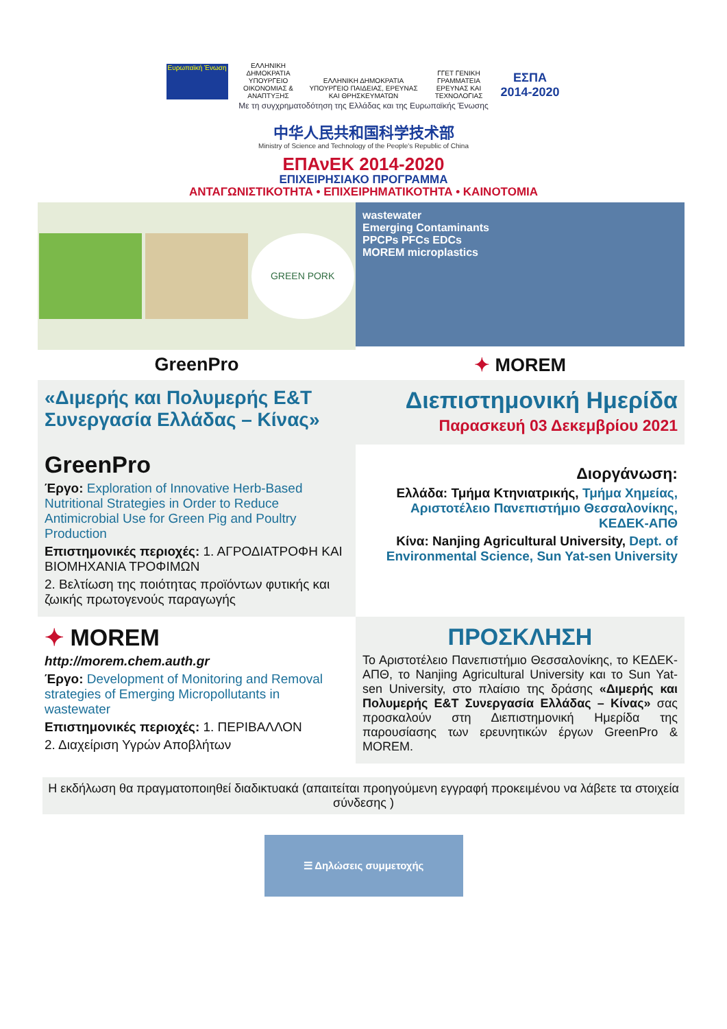Ευρωπαϊκή Ένωση
ΕΛΛΗΝΙΚΗ ΔΗΜΟΚΡΑΤΙΑ ΥΠΟΥΡΓΕΙΟ ΟΙΚΟΝΟΜΙΑΣ & ΑΝΑΠΤΥΞΗΣ
ΕΛΛΗΝΙΚΗ ΔΗΜΟΚΡΑΤΙΑ ΥΠΟΥΡΓΕΙΟ ΠΑΙΔΕΙΑΣ, ΕΡΕΥΝΑΣ ΚΑΙ ΘΡΗΣΚΕΥΜΑΤΩΝ
ΓΓΕΤ ΓΕΝΙΚΗ ΓΡΑΜΜΑΤΕΙΑ ΕΡΕΥΝΑΣ ΚΑΙ ΤΕΧΝΟΛΟΓΙΑΣ
ΕΣΠΑ 2014-2020
Με τη συγχρηματοδότηση της Ελλάδας και της Ευρωπαϊκής Ένωσης
中华人民共和国科学技术部
Ministry of Science and Technology of the People's Republic of China
ΕΠΑνΕΚ 2014-2020
ΕΠΙΧΕΙΡΗΣΙΑΚΟ ΠΡΟΓΡΑΜΜΑ
ΑΝΤΑΓΩΝΙΣΤΙΚΟΤΗΤΑ • ΕΠΙΧΕΙΡΗΜΑΤΙΚΟΤΗΤΑ • ΚΑΙΝΟΤΟΜΙΑ
GREEN PORK
wastewater
Emerging Contaminants
PPCPs PFCs EDCs
MOREM microplastics
GreenPro
✦ MOREM
«Διμερής και Πολυμερής Ε&Τ Συνεργασία Ελλάδας – Κίνας»
Διεπιστημονική Ημερίδα
Παρασκευή 03 Δεκεμβρίου 2021
GreenPro
Έργο: Exploration of Innovative Herb-Based Nutritional Strategies in Order to Reduce Antimicrobial Use for Green Pig and Poultry Production
Επιστημονικές περιοχές: 1. ΑΓΡΟΔΙΑΤΡΟΦΗ ΚΑΙ ΒΙΟΜΗΧΑΝΙΑ ΤΡΟΦΙΜΩΝ
2. Βελτίωση της ποιότητας προϊόντων φυτικής και ζωικής πρωτογενούς παραγωγής
Διοργάνωση:
Ελλάδα: Τμήμα Κτηνιατρικής, Τμήμα Χημείας, Αριστοτέλειο Πανεπιστήμιο Θεσσαλονίκης, ΚΕΔΕΚ-ΑΠΘ
Κίνα: Nanjing Agricultural University, Dept. of Environmental Science, Sun Yat-sen University
✦ MOREM
http://morem.chem.auth.gr
Έργο: Development of Monitoring and Removal strategies of Emerging Micropollutants in wastewater
Επιστημονικές περιοχές: 1. ΠΕΡΙΒΑΛΛΟΝ
2. Διαχείριση Υγρών Αποβλήτων
ΠΡΟΣΚΛΗΣΗ
Το Αριστοτέλειο Πανεπιστήμιο Θεσσαλονίκης, το ΚΕΔΕΚ-ΑΠΘ, το Nanjing Agricultural University και το Sun Yat-sen University, στο πλαίσιο της δράσης «Διμερής και Πολυμερής Ε&Τ Συνεργασία Ελλάδας – Κίνας» σας προσκαλούν στη Διεπιστημονική Ημερίδα της παρουσίασης των ερευνητικών έργων GreenPro & MOREM.
Η εκδήλωση θα πραγματοποιηθεί διαδικτυακά (απαιτείται προηγούμενη εγγραφή προκειμένου να λάβετε τα στοιχεία σύνδεσης )
☰ Δηλώσεις συμμετοχής